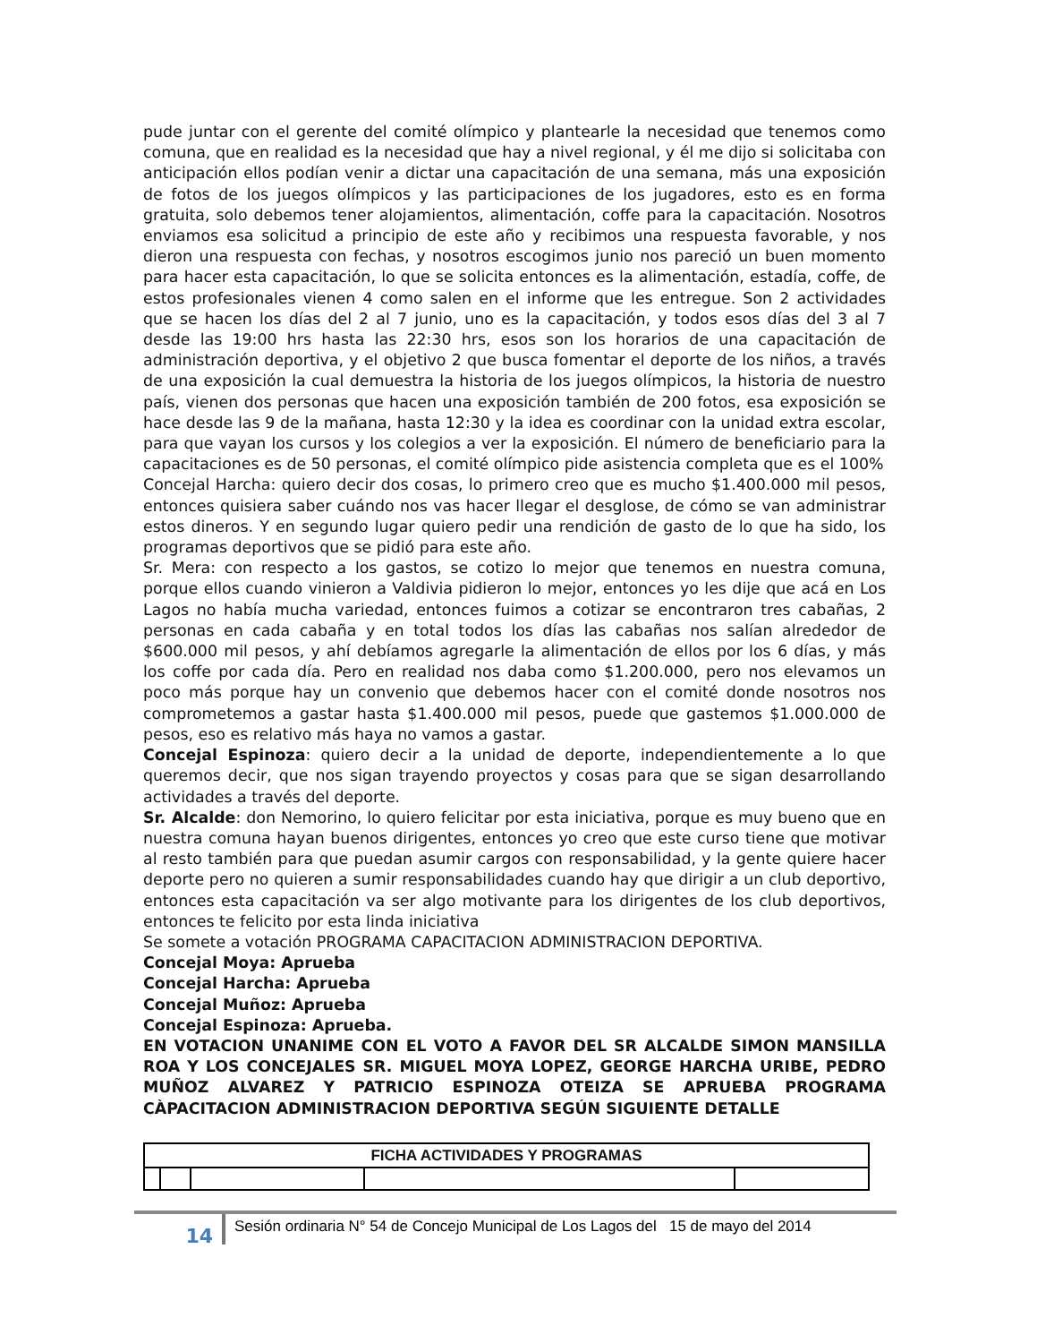pude juntar con el gerente del comité olímpico y plantearle la necesidad que tenemos como comuna, que en realidad es la necesidad que hay a nivel regional, y él me dijo si solicitaba con anticipación ellos podían venir a dictar una capacitación de una semana, más una exposición de fotos de los juegos olímpicos y las participaciones de los jugadores, esto es en forma gratuita, solo debemos tener alojamientos, alimentación, coffe para la capacitación. Nosotros enviamos esa solicitud a principio de este año y recibimos una respuesta favorable, y nos dieron una respuesta con fechas, y nosotros escogimos junio nos pareció un buen momento para hacer esta capacitación, lo que se solicita entonces es la alimentación, estadía, coffe, de estos profesionales vienen 4 como salen en el informe que les entregue. Son 2 actividades que se hacen los días del 2 al 7 junio, uno es la capacitación, y todos esos días del 3 al 7 desde las 19:00 hrs hasta las 22:30 hrs, esos son los horarios de una capacitación de administración deportiva, y el objetivo 2 que busca fomentar el deporte de los niños, a través de una exposición la cual demuestra la historia de los juegos olímpicos, la historia de nuestro país, vienen dos personas que hacen una exposición también de 200 fotos, esa exposición se hace desde las 9 de la mañana, hasta 12:30 y la idea es coordinar con la unidad extra escolar, para que vayan los cursos y los colegios a ver la exposición. El número de beneficiario para la capacitaciones es de 50 personas, el comité olímpico pide asistencia completa que es el 100%
Concejal Harcha: quiero decir dos cosas, lo primero creo que es mucho $1.400.000 mil pesos, entonces quisiera saber cuándo nos vas hacer llegar el desglose, de cómo se van administrar estos dineros. Y en segundo lugar quiero pedir una rendición de gasto de lo que ha sido, los programas deportivos que se pidió para este año.
Sr. Mera: con respecto a los gastos, se cotizo lo mejor que tenemos en nuestra comuna, porque ellos cuando vinieron a Valdivia pidieron lo mejor, entonces yo les dije que acá en Los Lagos no había mucha variedad, entonces fuimos a cotizar se encontraron tres cabañas, 2 personas en cada cabaña y en total todos los días las cabañas nos salían alrededor de $600.000 mil pesos, y ahí debíamos agregarle la alimentación de ellos por los 6 días, y más los coffe por cada día. Pero en realidad nos daba como $1.200.000, pero nos elevamos un poco más porque hay un convenio que debemos hacer con el comité donde nosotros nos comprometemos a gastar hasta $1.400.000 mil pesos, puede que gastemos $1.000.000 de pesos, eso es relativo más haya no vamos a gastar.
Concejal Espinoza: quiero decir a la unidad de deporte, independientemente a lo que queremos decir, que nos sigan trayendo proyectos y cosas para que se sigan desarrollando actividades a través del deporte.
Sr. Alcalde: don Nemorino, lo quiero felicitar por esta iniciativa, porque es muy bueno que en nuestra comuna hayan buenos dirigentes, entonces yo creo que este curso tiene que motivar al resto también para que puedan asumir cargos con responsabilidad, y la gente quiere hacer deporte pero no quieren a sumir responsabilidades cuando hay que dirigir a un club deportivo, entonces esta capacitación va ser algo motivante para los dirigentes de los club deportivos, entonces te felicito por esta linda iniciativa
Se somete a votación PROGRAMA CAPACITACION ADMINISTRACION DEPORTIVA.
Concejal Moya: Aprueba
Concejal Harcha: Aprueba
Concejal Muñoz: Aprueba
Concejal Espinoza: Aprueba.
EN VOTACION UNANIME CON EL VOTO A FAVOR DEL SR ALCALDE SIMON MANSILLA ROA Y LOS CONCEJALES SR. MIGUEL MOYA LOPEZ, GEORGE HARCHA URIBE, PEDRO MUÑOZ ALVAREZ Y PATRICIO ESPINOZA OTEIZA SE APRUEBA PROGRAMA CÀPACITACION ADMINISTRACION DEPORTIVA SEGÚN SIGUIENTE DETALLE
| FICHA ACTIVIDADES Y PROGRAMAS | | | | |
14
Sesión ordinaria N° 54 de Concejo Municipal de Los Lagos del 15 de mayo del 2014